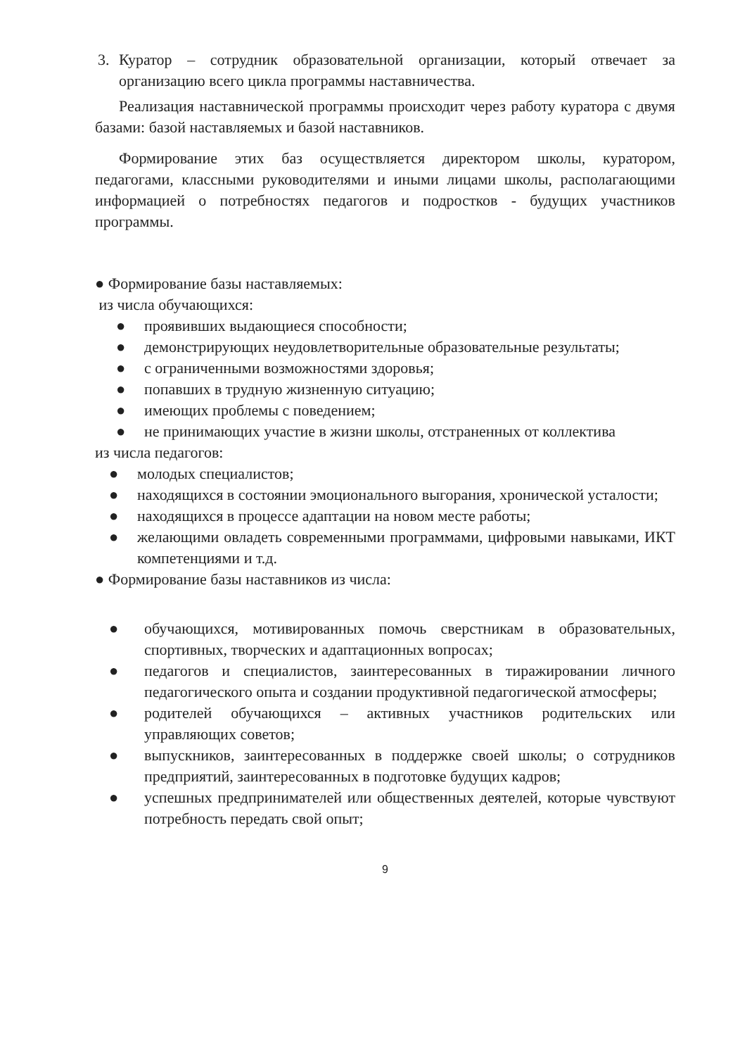3. Куратор – сотрудник образовательной организации, который отвечает за организацию всего цикла программы наставничества.
Реализация наставнической программы происходит через работу куратора с двумя базами: базой наставляемых и базой наставников.
Формирование этих баз осуществляется директором школы, куратором, педагогами, классными руководителями и иными лицами школы, располагающими информацией о потребностях педагогов и подростков - будущих участников программы.
● Формирование базы наставляемых:
из числа обучающихся:
● проявивших выдающиеся способности;
● демонстрирующих неудовлетворительные образовательные результаты;
● с ограниченными возможностями здоровья;
● попавших в трудную жизненную ситуацию;
● имеющих проблемы с поведением;
● не принимающих участие в жизни школы, отстраненных от коллектива
из числа педагогов:
● молодых специалистов;
● находящихся в состоянии эмоционального выгорания, хронической усталости;
● находящихся в процессе адаптации на новом месте работы;
● желающими овладеть современными программами, цифровыми навыками, ИКТ компетенциями и т.д.
● Формирование базы наставников из числа:
● обучающихся, мотивированных помочь сверстникам в образовательных, спортивных, творческих и адаптационных вопросах;
● педагогов и специалистов, заинтересованных в тиражировании личного педагогического опыта и создании продуктивной педагогической атмосферы;
● родителей обучающихся – активных участников родительских или управляющих советов;
● выпускников, заинтересованных в поддержке своей школы; о сотрудников предприятий, заинтересованных в подготовке будущих кадров;
● успешных предпринимателей или общественных деятелей, которые чувствуют потребность передать свой опыт;
9